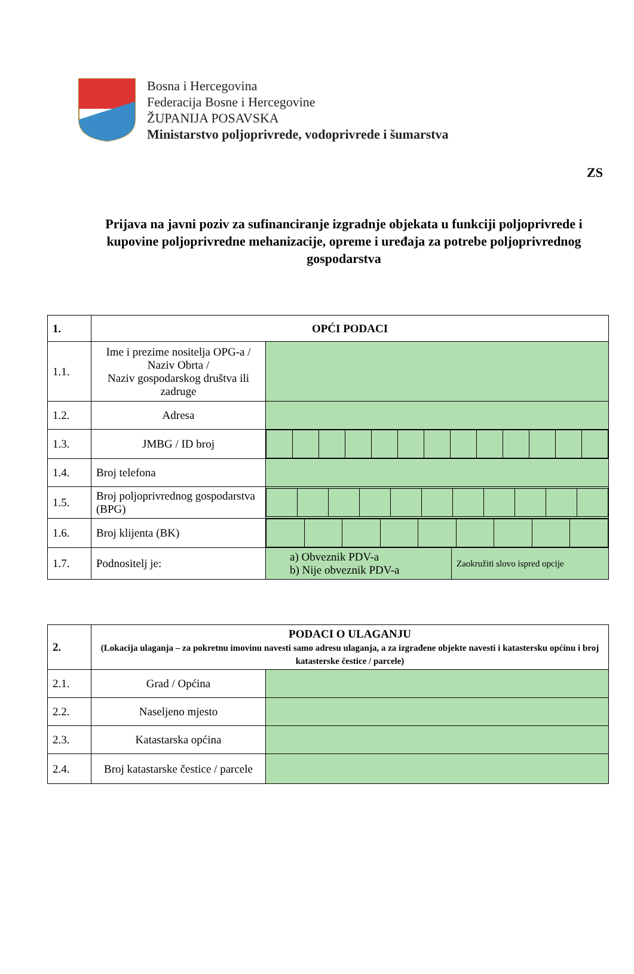Bosna i Hercegovina
Federacija Bosne i Hercegovine
ŽUPANIJA POSAVSKA
Ministarstvo poljoprivrede, vodoprivrede i šumarstva
ZS
Prijava na javni poziv za sufinanciranje izgradnje objekata u funkciji poljoprivrede i kupovine poljoprivredne mehanizacije, opreme i uređaja za potrebe poljoprivrednog gospodarstva
| 1. | OPĆI PODACI | | |
| 1.1. | Ime i prezime nositelja OPG-a / Naziv Obrta / Naziv gospodarskog društva ili zadruge | | |
| 1.2. | Adresa | | |
| 1.3. | JMBG / ID broj | | |
| 1.4. | Broj telefona | | |
| 1.5. | Broj poljoprivrednog gospodarstva (BPG) | | |
| 1.6. | Broj klijenta (BK) | | |
| 1.7. | Podnositelj je: | a) Obveznik PDV-a b) Nije obveznik PDV-a | Zaokružiti slovo ispred opcije |
| 2. | PODACI O ULAGANJU (Lokacija ulaganja – za pokretnu imovinu navesti samo adresu ulaganja, a za izgrađene objekte navesti i katastersku općinu i broj katasterske čestice / parcele) | |
| 2.1. | Grad / Općina | |
| 2.2. | Naseljeno mjesto | |
| 2.3. | Katastarska općina | |
| 2.4. | Broj katastarske čestice / parcele | |